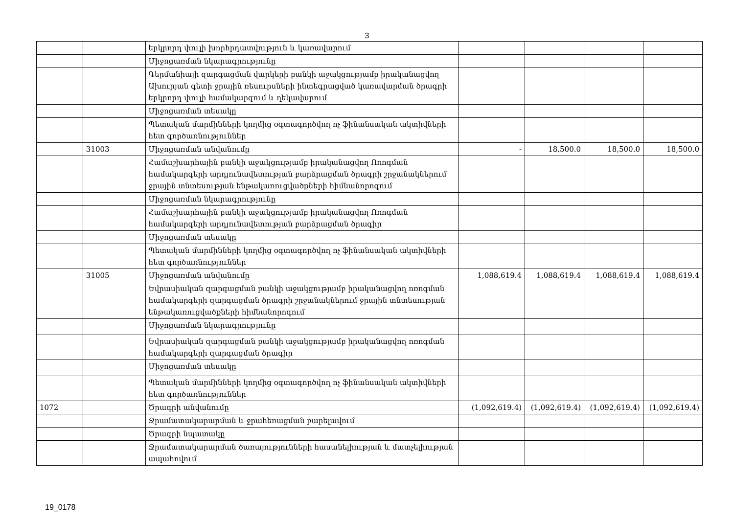3
| | | երկրորդ փուլի խորհրդատվություն և կառավարում | | | | |
| | | Միջոցառման նկարագրությունը | | | | |
| | | Գերմանիայի զարգացման վարկերի բանկի աջակցությամբ իրականացվող Ախուրյան գետի ջրային ռեսուրսների ինտեգրացված կառավարման ծրագրի երկրորդ փուլի համակարգում և ղեկավարում | | | | |
| | | Միջոցառման տեսակը | | | | |
| | | Պետական մարմինների կողմից օգտագործվող ոչ ֆինանսական ակտիվների հետ գործառնություններ | | | | |
| | 31003 | Միջոցառման անվանումը | - | 18,500.0 | 18,500.0 | 18,500.0 |
| | | Համաշխարհային բանկի աջակցությամբ իրականացվող Ոռոգման համակարգերի արդյունավետության բարձրացման ծրագրի շրջանակներում ջրային տնտեսության ենթակառուցվածքների հիմնանորոգում | | | | |
| | | Միջոցառման նկարագրությունը | | | | |
| | | Համաշխարհային բանկի աջակցությամբ իրականացվող Ոռոգման համակարգերի արդյունավետության բարձրացման ծրագիր | | | | |
| | | Միջոցառման տեսակը | | | | |
| | | Պետական մարմինների կողմից օգտագործվող ոչ ֆինանսական ակտիվների հետ գործառնություններ | | | | |
| | 31005 | Միջոցառման անվանումը | 1,088,619.4 | 1,088,619.4 | 1,088,619.4 | 1,088,619.4 |
| | | Եվրասիական զարգացման բանկի աջակցությամբ իրականացվող ոռոգման համակարգերի զարգացման ծրագրի շրջանակներում ջրային տնտեսության ենթակառուցվածքների հիմնանորոգում | | | | |
| | | Միջոցառման նկարագրությունը | | | | |
| | | Եվրասիական զարգացման բանկի աջակցությամբ իրականացվող ոռոգման համակարգերի զարգացման ծրագիր | | | | |
| | | Միջոցառման տեսակը | | | | |
| | | Պետական մարմինների կողմից օգտագործվող ոչ ֆինանսական ակտիվների հետ գործառնություններ | | | | |
| 1072 | | Ծրագրի անվանումը | (1,092,619.4) | (1,092,619.4) | (1,092,619.4) | (1,092,619.4) |
| | | Ջրամատակարարման և ջրահեռացման բարելավում | | | | |
| | | Ծրագրի նպատակը | | | | |
| | | Ջրամատակարարման ծառայությունների հասանելիության և մատչելիության ապահովում | | | | |
19_0178